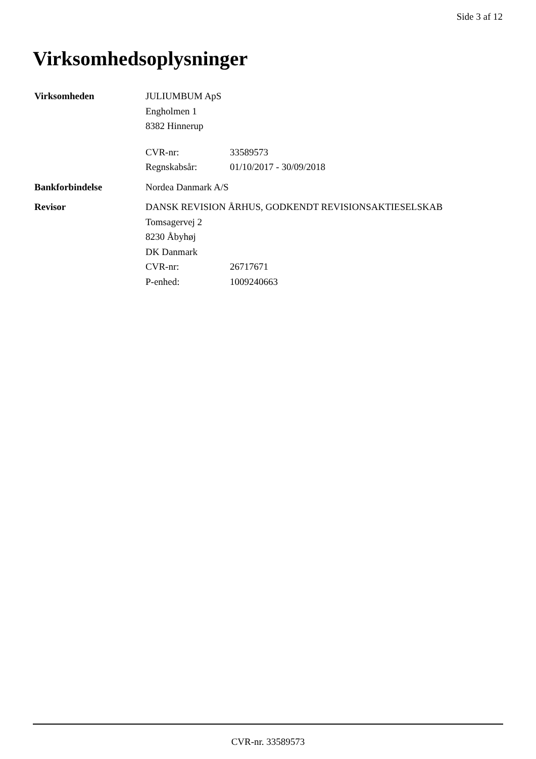Side 3 af 12
Virksomhedsoplysninger
Virksomheden JULIUMBUM ApS
Engholmen 1
8382 Hinnerup
CVR-nr: 33589573
Regnskabsår: 01/10/2017 - 30/09/2018
Bankforbindelse Nordea Danmark A/S
Revisor DANSK REVISION ÅRHUS, GODKENDT REVISIONSAKTIESELSKAB
Tomsagervej 2
8230 Åbyhøj
DK Danmark
CVR-nr: 26717671
P-enhed: 1009240663
CVR-nr. 33589573